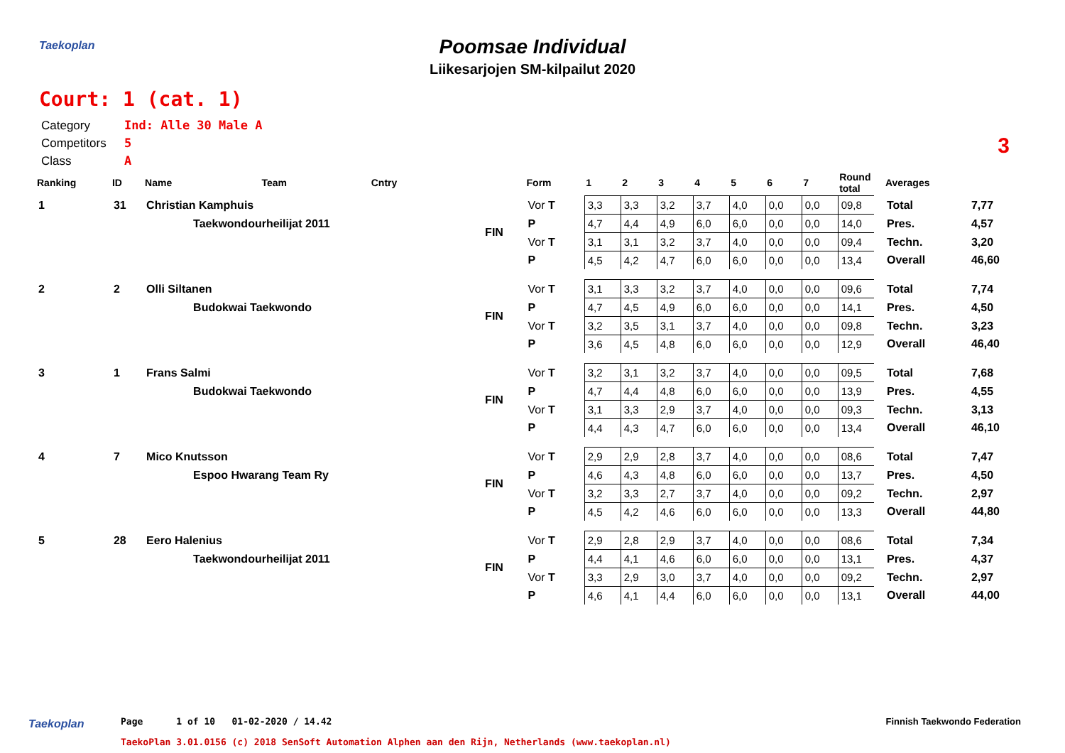Taekoplan
Poomsae Individual
Liikesarjojen SM-kilpailut 2020
Court: 1 (cat. 1)
3
Category Ind: Alle 30 Male A
Competitors 5
Class A
| Ranking | ID | Name | Team | Cntry | | Form | 1 | 2 | 3 | 4 | 5 | 6 | 7 | Round total | | Averages | |
| --- | --- | --- | --- | --- | --- | --- | --- | --- | --- | --- | --- | --- | --- | --- | --- | --- | --- |
| 1 | 31 | Christian Kamphuis | | | FIN | Vor T | 3,3 | 3,3 | 3,2 | 3,7 | 4,0 | 0,0 | 0,0 | 09,8 | | Total | 7,77 |
| | | Taekwondourheilijat 2011 | | | | P | 4,7 | 4,4 | 4,9 | 6,0 | 6,0 | 0,0 | 0,0 | 14,0 | | Pres. | 4,57 |
| | | | | | | Vor T | 3,1 | 3,1 | 3,2 | 3,7 | 4,0 | 0,0 | 0,0 | 09,4 | | Techn. | 3,20 |
| | | | | | | P | 4,5 | 4,2 | 4,7 | 6,0 | 6,0 | 0,0 | 0,0 | 13,4 | | Overall | 46,60 |
| 2 | 2 | Olli Siltanen | | | FIN | Vor T | 3,1 | 3,3 | 3,2 | 3,7 | 4,0 | 0,0 | 0,0 | 09,6 | | Total | 7,74 |
| | | Budokwai Taekwondo | | | | P | 4,7 | 4,5 | 4,9 | 6,0 | 6,0 | 0,0 | 0,0 | 14,1 | | Pres. | 4,50 |
| | | | | | | Vor T | 3,2 | 3,5 | 3,1 | 3,7 | 4,0 | 0,0 | 0,0 | 09,8 | | Techn. | 3,23 |
| | | | | | | P | 3,6 | 4,5 | 4,8 | 6,0 | 6,0 | 0,0 | 0,0 | 12,9 | | Overall | 46,40 |
| 3 | 1 | Frans Salmi | | | FIN | Vor T | 3,2 | 3,1 | 3,2 | 3,7 | 4,0 | 0,0 | 0,0 | 09,5 | | Total | 7,68 |
| | | Budokwai Taekwondo | | | | P | 4,7 | 4,4 | 4,8 | 6,0 | 6,0 | 0,0 | 0,0 | 13,9 | | Pres. | 4,55 |
| | | | | | | Vor T | 3,1 | 3,3 | 2,9 | 3,7 | 4,0 | 0,0 | 0,0 | 09,3 | | Techn. | 3,13 |
| | | | | | | P | 4,4 | 4,3 | 4,7 | 6,0 | 6,0 | 0,0 | 0,0 | 13,4 | | Overall | 46,10 |
| 4 | 7 | Mico Knutsson | | | FIN | Vor T | 2,9 | 2,9 | 2,8 | 3,7 | 4,0 | 0,0 | 0,0 | 08,6 | | Total | 7,47 |
| | | Espoo Hwarang Team Ry | | | | P | 4,6 | 4,3 | 4,8 | 6,0 | 6,0 | 0,0 | 0,0 | 13,7 | | Pres. | 4,50 |
| | | | | | | Vor T | 3,2 | 3,3 | 2,7 | 3,7 | 4,0 | 0,0 | 0,0 | 09,2 | | Techn. | 2,97 |
| | | | | | | P | 4,5 | 4,2 | 4,6 | 6,0 | 6,0 | 0,0 | 0,0 | 13,3 | | Overall | 44,80 |
| 5 | 28 | Eero Halenius | | | FIN | Vor T | 2,9 | 2,8 | 2,9 | 3,7 | 4,0 | 0,0 | 0,0 | 08,6 | | Total | 7,34 |
| | | Taekwondourheilijat 2011 | | | | P | 4,4 | 4,1 | 4,6 | 6,0 | 6,0 | 0,0 | 0,0 | 13,1 | | Pres. | 4,37 |
| | | | | | | Vor T | 3,3 | 2,9 | 3,0 | 3,7 | 4,0 | 0,0 | 0,0 | 09,2 | | Techn. | 2,97 |
| | | | | | | P | 4,6 | 4,1 | 4,4 | 6,0 | 6,0 | 0,0 | 0,0 | 13,1 | | Overall | 44,00 |
Taekoplan
Page 1 of 10 01-02-2020 / 14.42
TaekoPlan 3.01.0156 (c) 2018 SenSoft Automation Alphen aan den Rijn, Netherlands (www.taekoplan.nl)
Finnish Taekwondo Federation